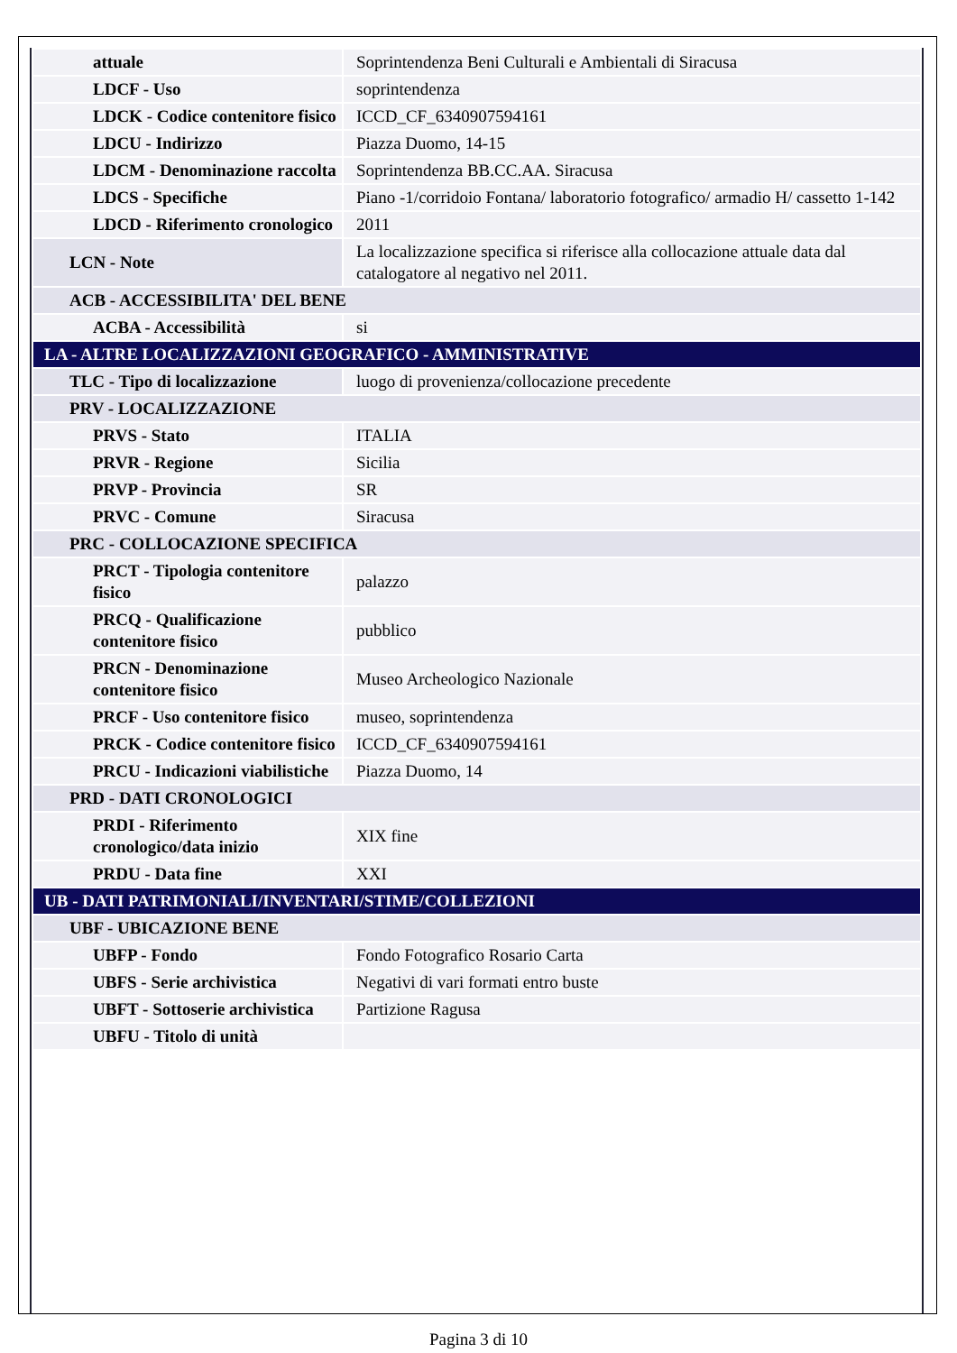| attuale | Soprintendenza Beni Culturali e Ambientali di Siracusa |
| LDCF - Uso | soprintendenza |
| LDCK - Codice contenitore fisico | ICCD_CF_6340907594161 |
| LDCU - Indirizzo | Piazza Duomo, 14-15 |
| LDCM - Denominazione raccolta | Soprintendenza BB.CC.AA. Siracusa |
| LDCS - Specifiche | Piano -1/corridoio Fontana/ laboratorio fotografico/ armadio H/ cassetto 1-142 |
| LDCD - Riferimento cronologico | 2011 |
| LCN - Note | La localizzazione specifica si riferisce alla collocazione attuale data dal catalogatore al negativo nel 2011. |
| ACB - ACCESSIBILITA' DEL BENE | |
| ACBA - Accessibilità | si |
| LA - ALTRE LOCALIZZAZIONI GEOGRAFICO - AMMINISTRATIVE | |
| TLC - Tipo di localizzazione | luogo di provenienza/collocazione precedente |
| PRV - LOCALIZZAZIONE | |
| PRVS - Stato | ITALIA |
| PRVR - Regione | Sicilia |
| PRVP - Provincia | SR |
| PRVC - Comune | Siracusa |
| PRC - COLLOCAZIONE SPECIFICA | |
| PRCT - Tipologia contenitore fisico | palazzo |
| PRCQ - Qualificazione contenitore fisico | pubblico |
| PRCN - Denominazione contenitore fisico | Museo Archeologico Nazionale |
| PRCF - Uso contenitore fisico | museo, soprintendenza |
| PRCK - Codice contenitore fisico | ICCD_CF_6340907594161 |
| PRCU - Indicazioni viabilistiche | Piazza Duomo, 14 |
| PRD - DATI CRONOLOGICI | |
| PRDI - Riferimento cronologico/data inizio | XIX fine |
| PRDU - Data fine | XXI |
| UB - DATI PATRIMONIALI/INVENTARI/STIME/COLLEZIONI | |
| UBF - UBICAZIONE BENE | |
| UBFP - Fondo | Fondo Fotografico Rosario Carta |
| UBFS - Serie archivistica | Negativi di vari formati entro buste |
| UBFT - Sottoserie archivistica | Partizione Ragusa |
| UBFU - Titolo di unità | |
Pagina 3 di 10